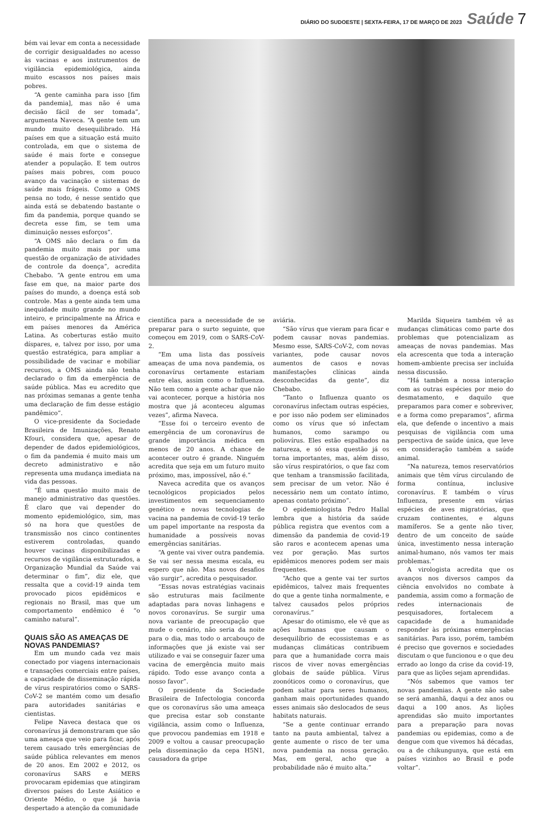DIÁRIO DO SUDOESTE | SEXTA-FEIRA, 17 DE MARÇO DE 2023 Saúde 7
bém vai levar em conta a necessidade de corrigir desigualdades no acesso às vacinas e aos instrumentos de vigilância epidemiológica, ainda muito escassos nos países mais pobres.
“A gente caminha para isso [fim da pandemia], mas não é uma decisão fácil de ser tomada”, argumenta Naveca. “A gente tem um mundo muito desequilibrado. Há países em que a situação está muito controlada, em que o sistema de saúde é mais forte e consegue atender a população. E tem outros países mais pobres, com pouco avanço da vacinação e sistemas de saúde mais frágeis. Como a OMS pensa no todo, é nesse sentido que ainda está se debatendo bastante o fim da pandemia, porque quando se decreta esse fim, se tem uma diminuição nesses esforços”.
“A OMS não declara o fim da pandemia muito mais por uma questão de organização de atividades de controle da doença”, acredita Chebabo. “A gente entrou em uma fase em que, na maior parte dos países do mundo, a doença está sob controle. Mas a gente ainda tem uma inequidade muito grande no mundo inteiro, e principalmente na África e em países menores da América Latina. As coberturas estão muito díspares, e, talvez por isso, por uma questão estratégica, para ampliar a possibilidade de vacinar e mobiliar recursos, a OMS ainda não tenha declarado o fim da emergência de saúde pública. Mas eu acredito que nas próximas semanas a gente tenha uma declaração de fim desse estágio pandêmico”.
O vice-presidente da Sociedade Brasileira de Imunizações, Renato Kfouri, considera que, apesar de depender de dados epidemiológicos, o fim da pandemia é muito mais um decreto administrativo e não representa uma mudança imediata na vida das pessoas.
“É uma questão muito mais de manejo administrativo das questões. É claro que vai depender do momento epidemiológico, sim, mas só na hora que questões de transmissão nos cinco continentes estiverem controladas, quando houver vacinas disponibilizadas e recursos de vigilância estruturados, a Organização Mundial da Saúde vai determinar o fim”, diz ele, que ressalta que a covid-19 ainda tem provocado picos epidêmicos e regionais no Brasil, mas que um comportamento endêmico é “o caminho natural”.
QUAIS SÃO AS AMEAÇAS DE NOVAS PANDEMIAS?
Em um mundo cada vez mais conectado por viagens internacionais e transações comerciais entre países, a capacidade de disseminação rápida de vírus respiratórios como o SARS-CoV-2 se mantém como um desafio para autoridades sanitárias e cientistas.
Felipe Naveca destaca que os coronavírus já demonstraram que são uma ameaça que veio para ficar, após terem causado três emergências de saúde pública relevantes em menos de 20 anos. Em 2002 e 2012, os coronavírus SARS e MERS provocaram epidemias que atingiram diversos países do Leste Asiático e Oriente Médio, o que já havia despertado a atenção da comunidade
científica para a necessidade de se preparar para o surto seguinte, que começou em 2019, com o SARS-CoV-2.
“Em uma lista das possíveis ameaças de uma nova pandemia, os coronavírus certamente estariam entre elas, assim como o Influenza. Não tem como a gente achar que não vai acontecer, porque a história nos mostra que já aconteceu algumas vezes”, afirma Naveca.
“Esse foi o terceiro evento de emergência de um coronavírus de grande importância médica em menos de 20 anos. A chance de acontecer outro é grande. Ninguém acredita que seja em um futuro muito próximo, mas, impossível, não é.”
Naveca acredita que os avanços tecnológicos propiciados pelos investimentos em sequenciamento genético e novas tecnologias de vacina na pandemia de covid-19 terão um papel importante na resposta da humanidade a possíveis novas emergências sanitárias.
“A gente vai viver outra pandemia. Se vai ser nessa mesma escala, eu espero que não. Mas novos desafios vão surgir”, acredita o pesquisador.
“Essas novas estratégias vacinais são estruturas mais facilmente adaptadas para novas linhagens e novos coronavírus. Se surgir uma nova variante de preocupação que mude o cenário, não seria da noite para o dia, mas todo o arcabouço de informações que já existe vai ser utilizado e vai se conseguir fazer uma vacina de emergência muito mais rápido. Todo esse avanço conta a nosso favor”.
O presidente da Sociedade Brasileira de Infectologia concorda que os coronavírus são uma ameaça que precisa estar sob constante vigilância, assim como o Influenza, que provocou pandemias em 1918 e 2009 e voltou a causar preocupação pela disseminação da cepa H5N1, causadora da gripe
aviária.
“São vírus que vieram para ficar e podem causar novas pandemias. Mesmo esse, SARS-CoV-2, com novas variantes, pode causar novos aumentos de casos e novas manifestações clínicas ainda desconhecidas da gente”, diz Chebabo.
“Tanto o Influenza quanto os coronavírus infectam outras espécies, e por isso não podem ser eliminados como os vírus que só infectam humanos, como sarampo ou poliovírus. Eles estão espalhados na natureza, e só essa questão já os torna importantes, mas, além disso, são vírus respiratórios, o que faz com que tenham a transmissão facilitada, sem precisar de um vetor. Não é necessário nem um contato íntimo, apenas contato próximo”.
O epidemiologista Pedro Hallal lembra que a história da saúde pública registra que eventos com a dimensão da pandemia de covid-19 são raros e acontecem apenas uma vez por geração. Mas surtos epidêmicos menores podem ser mais frequentes.
“Acho que a gente vai ter surtos epidêmicos, talvez mais frequentes do que a gente tinha normalmente, e talvez causados pelos próprios coronavírus.”
Apesar do otimismo, ele vê que as ações humanas que causam o desequilíbrio de ecossistemas e as mudanças climáticas contribuem para que a humanidade corra mais riscos de viver novas emergências globais de saúde pública. Vírus zoonóticos como o coronavírus, que podem saltar para seres humanos, ganham mais oportunidades quando esses animais são deslocados de seus habitats naturais.
“Se a gente continuar errando tanto na pauta ambiental, talvez a gente aumente o risco de ter uma nova pandemia na nossa geração. Mas, em geral, acho que a probabilidade não é muito alta.”
Marilda Siqueira também vê as mudanças climáticas como parte dos problemas que potencializam as ameaças de novas pandemias. Mas ela acrescenta que toda a interação homem-ambiente precisa ser incluída nessa discussão.
“Há também a nossa interação com as outras espécies por meio do desmatamento, e daquilo que preparamos para comer e sobreviver, e a forma como preparamos”, afirma ela, que defende o incentivo a mais pesquisas de vigilância com uma perspectiva de saúde única, que leve em consideração também a saúde animal.
“Na natureza, temos reservatórios animais que têm vírus circulando de forma contínua, inclusive coronavírus. E também o vírus Influenza, presente em várias espécies de aves migratórias, que cruzam continentes, e alguns mamíferos. Se a gente não tiver, dentro de um conceito de saúde única, investimento nessa interação animal-humano, nós vamos ter mais problemas.”
A virologista acredita que os avanços nos diversos campos da ciência envolvidos no combate à pandemia, assim como a formação de redes internacionais de pesquisadores, fortalecem a capacidade de a humanidade responder às próximas emergências sanitárias. Para isso, porém, também é preciso que governos e sociedades discutam o que funcionou e o que deu errado ao longo da crise da covid-19, para que as lições sejam aprendidas.
“Nós sabemos que vamos ter novas pandemias. A gente não sabe se será amanhã, daqui a dez anos ou daqui a 100 anos. As lições aprendidas são muito importantes para a preparação para novas pandemias ou epidemias, como a de dengue com que vivemos há décadas, ou a de chikungunya, que está em países vizinhos ao Brasil e pode voltar”.